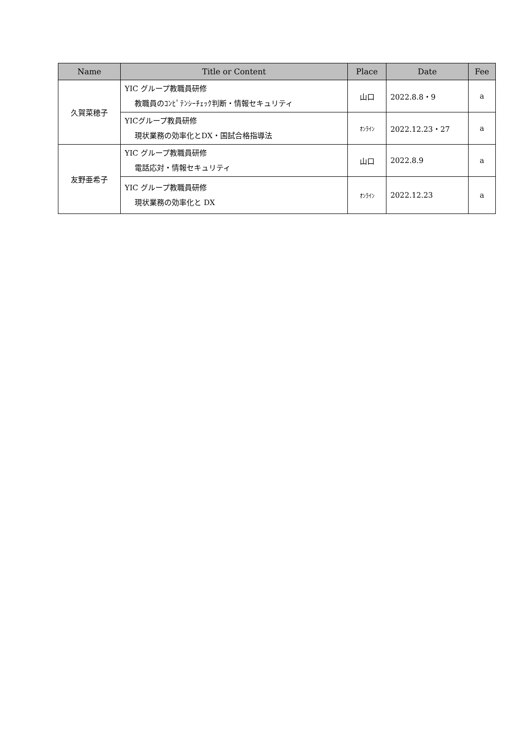| Name | Title or Content | Place | Date | Fee |
| --- | --- | --- | --- | --- |
| 久賀菜穂子 | YIC グループ教職員研修 教職員のｺﾝﾋﾟﾃﾝｼｰﾁｪｯｸ判断・情報セキュリティ | 山口 | 2022.8.8・9 | a |
| | YICグループ教員研修 現状業務の効率化とDX・国試合格指導法 | ｵﾝﾗｲﾝ | 2022.12.23・27 | a |
| 友野亜希子 | YIC グループ教職員研修 電話応対・情報セキュリティ | 山口 | 2022.8.9 | a |
| | YIC グループ教職員研修 現状業務の効率化と DX | ｵﾝﾗｲﾝ | 2022.12.23 | a |